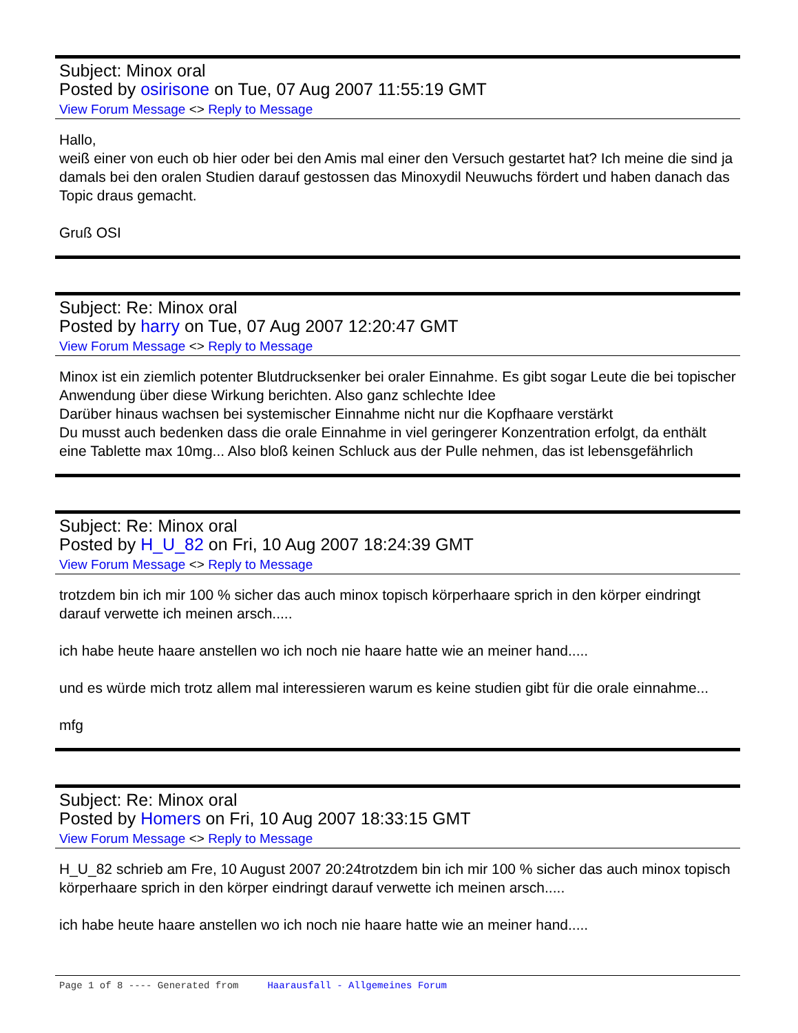Subject: Minox oral
Posted by osirisone on Tue, 07 Aug 2007 11:55:19 GMT
View Forum Message <> Reply to Message
Hallo,
weiß einer von euch ob hier oder bei den Amis mal einer den Versuch gestartet hat? Ich meine die sind ja damals bei den oralen Studien darauf gestossen das Minoxydil Neuwuchs fördert und haben danach das Topic draus gemacht.
Gruß OSI
Subject: Re: Minox oral
Posted by harry on Tue, 07 Aug 2007 12:20:47 GMT
View Forum Message <> Reply to Message
Minox ist ein ziemlich potenter Blutdrucksenker bei oraler Einnahme. Es gibt sogar Leute die bei topischer Anwendung über diese Wirkung berichten. Also ganz schlechte Idee
Darüber hinaus wachsen bei systemischer Einnahme nicht nur die Kopfhaare verstärkt
Du musst auch bedenken dass die orale Einnahme in viel geringerer Konzentration erfolgt, da enthält eine Tablette max 10mg... Also bloß keinen Schluck aus der Pulle nehmen, das ist lebensgefährlich
Subject: Re: Minox oral
Posted by H_U_82 on Fri, 10 Aug 2007 18:24:39 GMT
View Forum Message <> Reply to Message
trotzdem bin ich mir 100 % sicher das auch minox topisch körperhaare sprich in den körper eindringt darauf verwette ich meinen arsch.....
ich habe heute haare anstellen wo ich noch nie haare hatte wie an meiner hand.....
und es würde mich trotz allem mal interessieren warum es keine studien gibt für die orale einnahme...
mfg
Subject: Re: Minox oral
Posted by Homers on Fri, 10 Aug 2007 18:33:15 GMT
View Forum Message <> Reply to Message
H_U_82 schrieb am Fre, 10 August 2007 20:24trotzdem bin ich mir 100 % sicher das auch minox topisch körperhaare sprich in den körper eindringt darauf verwette ich meinen arsch.....
ich habe heute haare anstellen wo ich noch nie haare hatte wie an meiner hand.....
Page 1 of 8 ---- Generated from Haarausfall - Allgemeines Forum